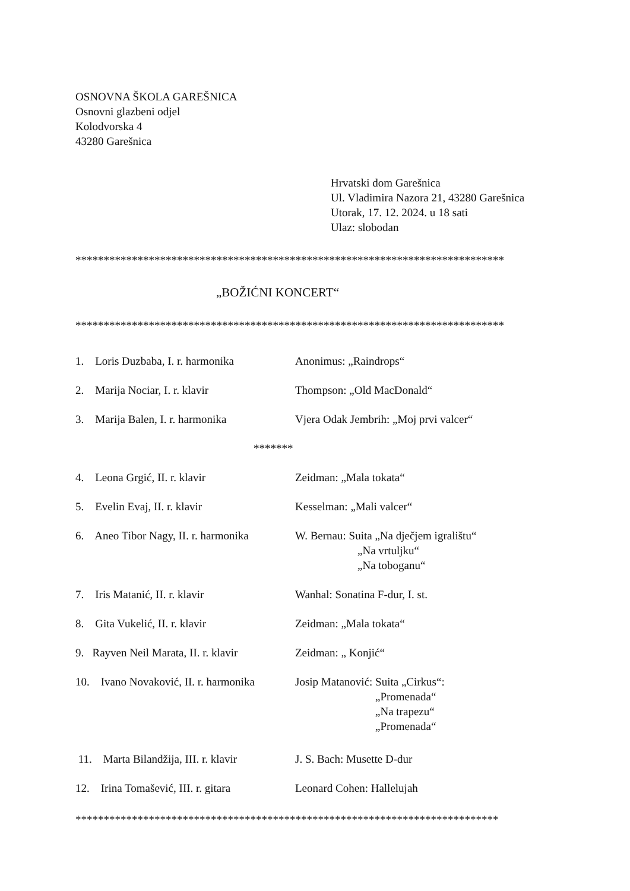OSNOVNA ŠKOLA GAREŠNICA
Osnovni glazbeni odjel
Kolodvorska 4
43280 Garešnica
Hrvatski dom Garešnica
Ul. Vladimira Nazora 21, 43280 Garešnica
Utorak, 17. 12. 2024. u 18 sati
Ulaz: slobodan
****************************************************************************
„BOŽIĆNI KONCERT“
****************************************************************************
1. Loris Duzbaba, I. r. harmonika
Anonimus: „Raindrops“
2. Marija Nociar, I. r. klavir
Thompson: „Old MacDonald“
3. Marija Balen, I. r. harmonika
Vjera Odak Jembrih: „Moj prvi valcer“
*******
4. Leona Grgić, II. r. klavir Zeidman: „Mala tokata“
5. Evelin Evaj, II. r. klavir Kesselman: „Mali valcer“
6. Aneo Tibor Nagy, II. r. harmonika
W. Bernau: Suita „Na dječjem igralištu“
„Na vrtuljku“
„Na toboganu“
7. Iris Matanić, II. r. klavir
Wanhal: Sonatina F-dur, I. st.
8. Gita Vukelić, II. r. klavir
Zeidman: „Mala tokata“
9. Rayven Neil Marata, II. r. klavir
Zeidman: „ Konjić“
10. Ivano Novaković, II. r. harmonika
Josip Matanović: Suita „Cirkus“:
„Promenada“
„Na trapezu“
„Promenada“
11. Marta Bilandžija, III. r. klavir
J. S. Bach: Musette D-dur
12. Irina Tomašević, III. r. gitara
Leonard Cohen: Hallelujah
***************************************************************************